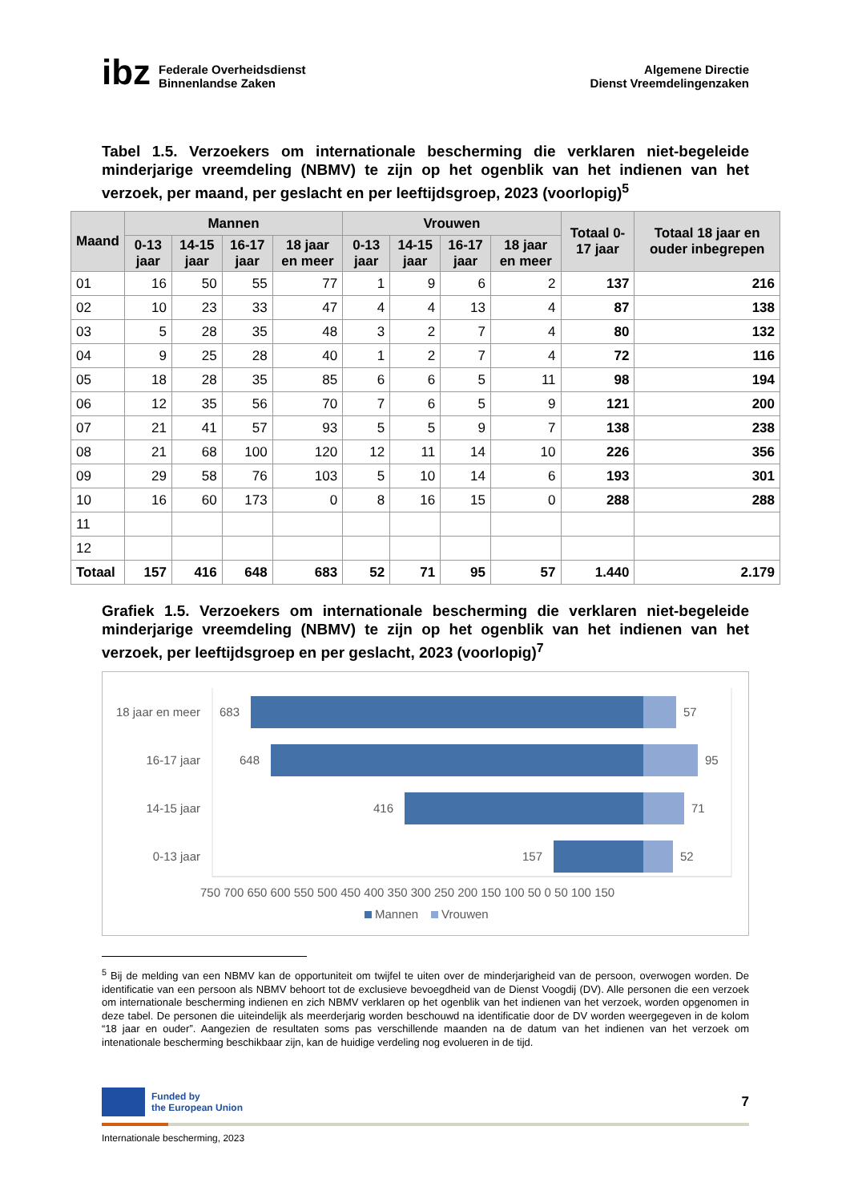ibz Federale Overheidsdienst
Binnenlandse Zaken
Algemene Directie
Dienst Vreemdelingenzaken
Tabel 1.5. Verzoekers om internationale bescherming die verklaren niet-begeleide minderjarige vreemdeling (NBMV) te zijn op het ogenblik van het indienen van het verzoek, per maand, per geslacht en per leeftijdsgroep, 2023 (voorlopig)<sup>5</sup>
| Maand | Mannen | | | | Vrouwen | | | | Totaal 0-17 jaar | Totaal 18 jaar en ouder inbegrepen |
| --- | --- | --- | --- | --- | --- | --- | --- | --- | --- | --- |
| | 0-13 jaar | 14-15 jaar | 16-17 jaar | 18 jaar en meer | 0-13 jaar | 14-15 jaar | 16-17 jaar | 18 jaar en meer | | |
| 01 | 16 | 50 | 55 | 77 | 1 | 9 | 6 | 2 | 137 | 216 |
| 02 | 10 | 23 | 33 | 47 | 4 | 4 | 13 | 4 | 87 | 138 |
| 03 | 5 | 28 | 35 | 48 | 3 | 2 | 7 | 4 | 80 | 132 |
| 04 | 9 | 25 | 28 | 40 | 1 | 2 | 7 | 4 | 72 | 116 |
| 05 | 18 | 28 | 35 | 85 | 6 | 6 | 5 | 11 | 98 | 194 |
| 06 | 12 | 35 | 56 | 70 | 7 | 6 | 5 | 9 | 121 | 200 |
| 07 | 21 | 41 | 57 | 93 | 5 | 5 | 9 | 7 | 138 | 238 |
| 08 | 21 | 68 | 100 | 120 | 12 | 11 | 14 | 10 | 226 | 356 |
| 09 | 29 | 58 | 76 | 103 | 5 | 10 | 14 | 6 | 193 | 301 |
| 10 | 16 | 60 | 173 | 0 | 8 | 16 | 15 | 0 | 288 | 288 |
| 11 | | | | | | | | | | |
| 12 | | | | | | | | | | |
| Totaal | 157 | 416 | 648 | 683 | 52 | 71 | 95 | 57 | 1.440 | 2.179 |
Grafiek 1.5. Verzoekers om internationale bescherming die verklaren niet-begeleide minderjarige vreemdeling (NBMV) te zijn op het ogenblik van het indienen van het verzoek, per leeftijdsgroep en per geslacht, 2023 (voorlopig)<sup>7</sup>
18 jaar en meer
683
57
16-17 jaar
648
95
14-15 jaar
416
71
0-13 jaar
157
52
750 700 650 600 550 500 450 400 350 300 250 200 150 100 50 0 50 100 150
Mannen
Vrouwen
<sup>5</sup> Bij de melding van een NBMV kan de opportuniteit om twijfel te uiten over de minderjarigheid van de persoon, overwogen worden. De identificatie van een persoon als NBMV behoort tot de exclusieve bevoegdheid van de Dienst Voogdij (DV). Alle personen die een verzoek om internationale bescherming indienen en zich NBMV verklaren op het ogenblik van het indienen van het verzoek, worden opgenomen in deze tabel. De personen die uiteindelijk als meerderjarig worden beschouwd na identificatie door de DV worden weergegeven in de kolom “18 jaar en ouder”. Aangezien de resultaten soms pas verschillende maanden na de datum van het indienen van het verzoek om intenationale bescherming beschikbaar zijn, kan de huidige verdeling nog evolueren in de tijd.
Funded by
the European Union
7
Internationale bescherming, 2023